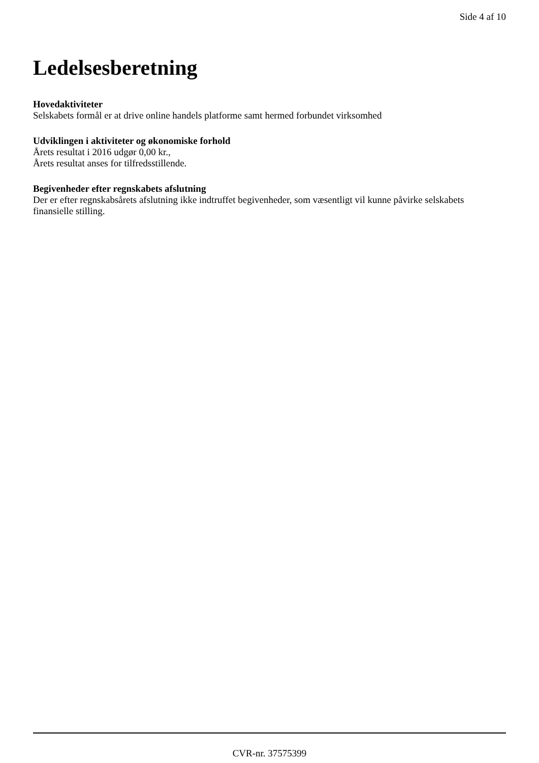Side 4 af 10
Ledelsesberetning
Hovedaktiviteter
Selskabets formål er at drive online handels platforme samt hermed forbundet virksomhed
Udviklingen i aktiviteter og økonomiske forhold
Årets resultat i 2016 udgør 0,00 kr.,
Årets resultat anses for tilfredsstillende.
Begivenheder efter regnskabets afslutning
Der er efter regnskabsårets afslutning ikke indtruffet begivenheder, som væsentligt vil kunne påvirke selskabets finansielle stilling.
CVR-nr. 37575399